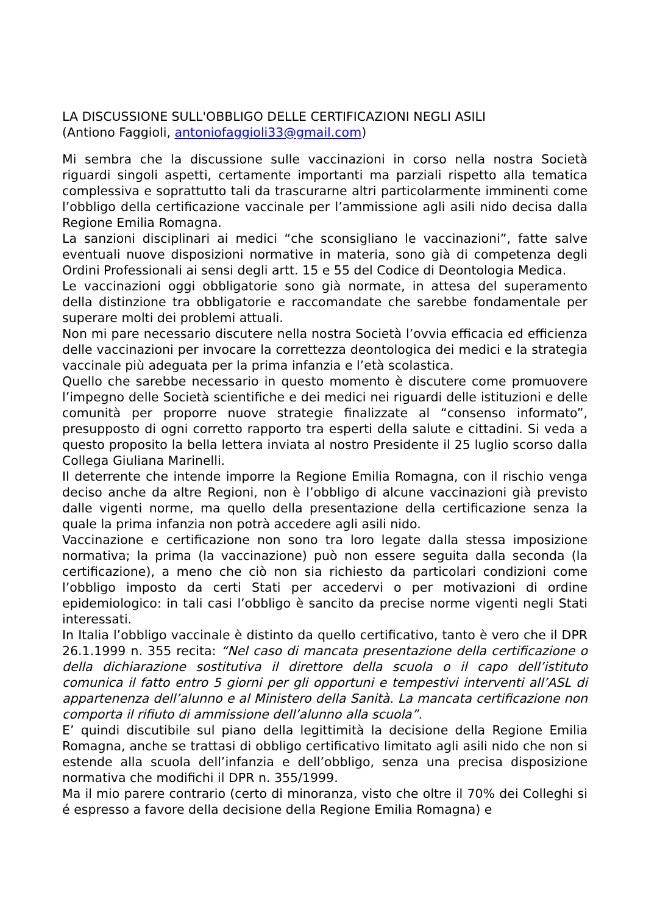LA DISCUSSIONE SULL'OBBLIGO DELLE CERTIFICAZIONI NEGLI ASILI
(Antiono Faggioli, antoniofaggioli33@gmail.com)
Mi sembra che la discussione sulle vaccinazioni in corso nella nostra Società riguardi singoli aspetti, certamente importanti ma parziali rispetto alla tematica complessiva e soprattutto tali da trascurarne altri particolarmente imminenti come l’obbligo della certificazione vaccinale per l’ammissione agli asili nido decisa dalla Regione Emilia Romagna.
La sanzioni disciplinari ai medici “che sconsigliano le vaccinazioni”, fatte salve eventuali nuove disposizioni normative in materia, sono già di competenza degli Ordini Professionali ai sensi degli artt. 15 e 55 del Codice di Deontologia Medica.
Le vaccinazioni oggi obbligatorie sono già normate, in attesa del superamento della distinzione tra obbligatorie e raccomandate che sarebbe fondamentale per superare molti dei problemi attuali.
Non mi pare necessario discutere nella nostra Società l’ovvia efficacia ed efficienza delle vaccinazioni per invocare la correttezza deontologica dei medici e la strategia vaccinale più adeguata per la prima infanzia e l’età scolastica.
Quello che sarebbe necessario in questo momento è discutere come promuovere l’impegno delle Società scientifiche e dei medici nei riguardi delle istituzioni e delle comunità per proporre nuove strategie finalizzate al “consenso informato”, presupposto di ogni corretto rapporto tra esperti della salute e cittadini. Si veda a questo proposito la bella lettera inviata al nostro Presidente il 25 luglio scorso dalla Collega Giuliana Marinelli.
Il deterrente che intende imporre la Regione Emilia Romagna, con il rischio venga deciso anche da altre Regioni, non è l’obbligo di alcune vaccinazioni già previsto dalle vigenti norme, ma quello della presentazione della certificazione senza la quale la prima infanzia non potrà accedere agli asili nido.
Vaccinazione e certificazione non sono tra loro legate dalla stessa imposizione normativa; la prima (la vaccinazione) può non essere seguita dalla seconda (la certificazione), a meno che ciò non sia richiesto da particolari condizioni come l’obbligo imposto da certi Stati per accedervi o per motivazioni di ordine epidemiologico: in tali casi l’obbligo è sancito da precise norme vigenti negli Stati interessati.
In Italia l’obbligo vaccinale è distinto da quello certificativo, tanto è vero che il DPR 26.1.1999 n. 355 recita: “Nel caso di mancata presentazione della certificazione o della dichiarazione sostitutiva il direttore della scuola o il capo dell’istituto comunica il fatto entro 5 giorni per gli opportuni e tempestivi interventi all’ASL di appartenenza dell’alunno e al Ministero della Sanità. La mancata certificazione non comporta il rifiuto di ammissione dell’alunno alla scuola”.
E’ quindi discutibile sul piano della legittimità la decisione della Regione Emilia Romagna, anche se trattasi di obbligo certificativo limitato agli asili nido che non si estende alla scuola dell’infanzia e dell’obbligo, senza una precisa disposizione normativa che modifichi il DPR n. 355/1999.
Ma il mio parere contrario (certo di minoranza, visto che oltre il 70% dei Colleghi si é espresso a favore della decisione della Regione Emilia Romagna) e